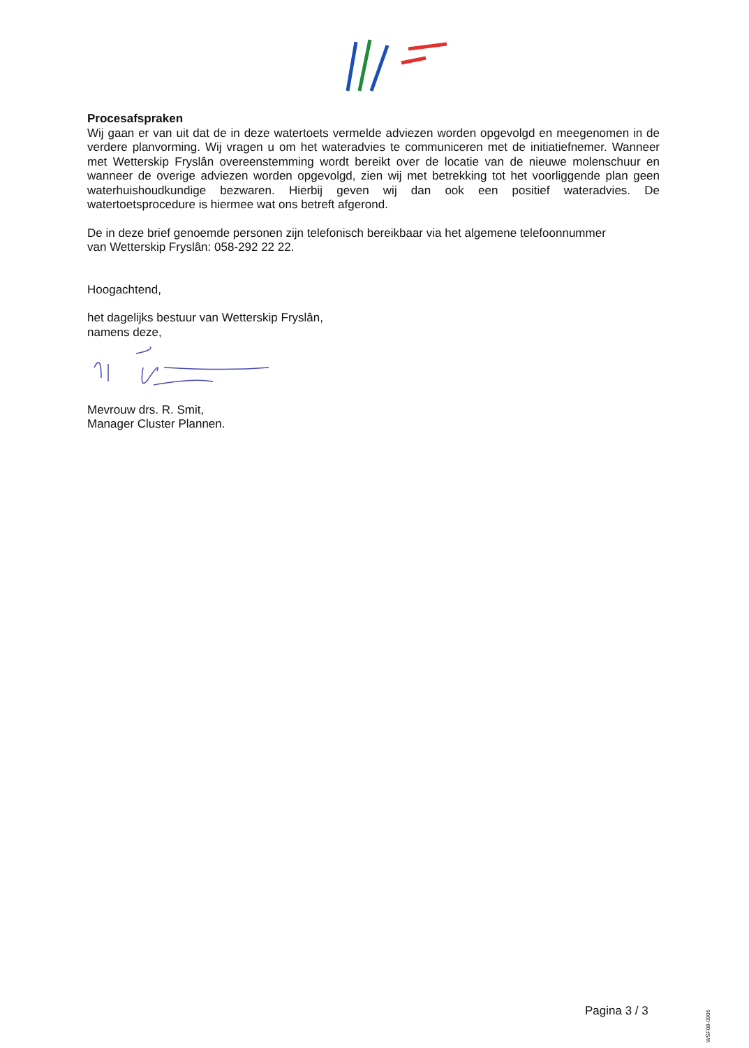Procesafspraken
Wij gaan er van uit dat de in deze watertoets vermelde adviezen worden opgevolgd en meegenomen in de verdere planvorming. Wij vragen u om het wateradvies te communiceren met de initiatiefnemer. Wanneer met Wetterskip Fryslân overeenstemming wordt bereikt over de locatie van de nieuwe molenschuur en wanneer de overige adviezen worden opgevolgd, zien wij met betrekking tot het voorliggende plan geen waterhuishoudkundige bezwaren. Hierbij geven wij dan ook een positief wateradvies. De watertoetsprocedure is hiermee wat ons betreft afgerond.
De in deze brief genoemde personen zijn telefonisch bereikbaar via het algemene telefoonnummer
van Wetterskip Fryslân: 058-292 22 22.
Hoogachtend,
het dagelijks bestuur van Wetterskip Fryslân,
namens deze,
Mevrouw drs. R. Smit,
Manager Cluster Plannen.
Pagina 3 / 3
WSF08-0906